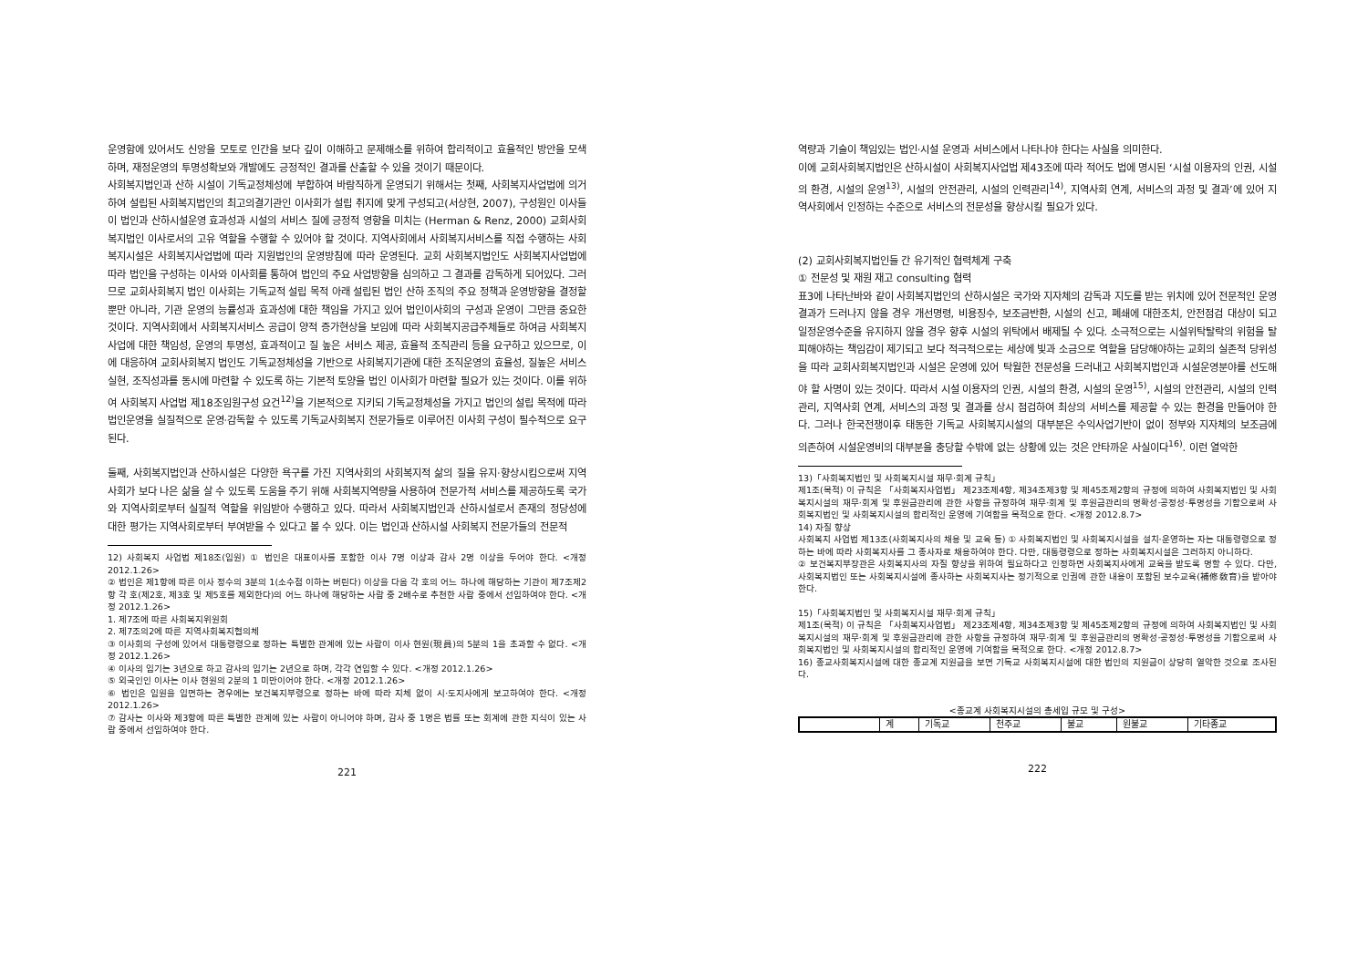운영함에 있어서도 신앙을 모토로 인간을 보다 깊이 이해하고 문제해소를 위하여 합리적이고 효율적인 방안을 모색하며, 재정운영의 투명성확보와 개발에도 긍정적인 결과를 산출할 수 있을 것이기 때문이다.
사회복지법인과 산하 시설이 기독교정체성에 부합하여 바람직하게 운영되기 위해서는 첫째, 사회복지사업법에 의거하여 설립된 사회복지법인의 최고의결기관인 이사회가 설립 취지에 맞게 구성되고(서상현, 2007), 구성원인 이사들이 법인과 산하시설운영 효과성과 시설의 서비스 질에 긍정적 영향을 미치는 (Herman & Renz, 2000) 교회사회복지법인 이사로서의 고유 역할을 수행할 수 있어야 할 것이다. 지역사회에서 사회복지서비스를 직접 수행하는 사회복지시설은 사회복지사업법에 따라 지원법인의 운영방침에 따라 운영된다. 교회 사회복지법인도 사회복지사업법에 따라 법인을 구성하는 이사와 이사회를 통하여 법인의 주요 사업방향을 심의하고 그 결과를 감독하게 되어있다. 그러므로 교회사회복지 법인 이사회는 기독교적 설립 목적 아래 설립된 법인 산하 조직의 주요 정책과 운영방향을 결정할 뿐만 아니라, 기관 운영의 능률성과 효과성에 대한 책임을 가지고 있어 법인이사회의 구성과 운영이 그만큼 중요한 것이다. 지역사회에서 사회복지서비스 공급이 양적 증가현상을 보임에 따라 사회복지공급주체들로 하여금 사회복지사업에 대한 책임성, 운영의 투명성, 효과적이고 질 높은 서비스 제공, 효율적 조직관리 등을 요구하고 있으므로, 이에 대응하여 교회사회복지 법인도 기독교정체성을 기반으로 사회복지기관에 대한 조직운영의 효율성, 질높은 서비스 실현, 조직성과를 동시에 마련할 수 있도록 하는 기본적 토양을 법인 이사회가 마련할 필요가 있는 것이다. 이를 위하여 사회복지 사업법 제18조임원구성 요건<sup>12)</sup>을 기본적으로 지키되 기독교정체성을 가지고 법인의 설립 목적에 따라 법인운영을 실질적으로 운영·감독할 수 있도록 기독교사회복지 전문가들로 이루어진 이사회 구성이 필수적으로 요구된다.
둘째, 사회복지법인과 산하시설은 다양한 욕구를 가진 지역사회의 사회복지적 삶의 질을 유지·향상시킴으로써 지역사회가 보다 나은 삶을 살 수 있도록 도움을 주기 위해 사회복지역량을 사용하여 전문가적 서비스를 제공하도록 국가와 지역사회로부터 실질적 역할을 위임받아 수행하고 있다. 따라서 사회복지법인과 산하시설로서 존재의 정당성에 대한 평가는 지역사회로부터 부여받을 수 있다고 볼 수 있다. 이는 법인과 산하시설 사회복지 전문가들의 전문적
12) 사회복지 사업법 제18조(임원) ① 법인은 대표이사를 포함한 이사 7명 이상과 감사 2명 이상을 두어야 한다. <개정 2012.1.26>
② 법인은 제1항에 따른 이사 정수의 3분의 1(소수점 이하는 버린다) 이상을 다음 각 호의 어느 하나에 해당하는 기관이 제7조제2항 각 호(제2호, 제3호 및 제5호를 제외한다)의 어느 하나에 해당하는 사람 중 2배수로 추천한 사람 중에서 선임하여야 한다. <개정 2012.1.26>
1. 제7조에 따른 사회복지위원회
2. 제7조의2에 따른 지역사회복지협의체
③ 이사회의 구성에 있어서 대통령령으로 정하는 특별한 관계에 있는 사람이 이사 현원(現員)의 5분의 1을 초과할 수 없다. <개정 2012.1.26>
④ 이사의 임기는 3년으로 하고 감사의 임기는 2년으로 하며, 각각 연임할 수 있다. <개정 2012.1.26>
⑤ 외국인인 이사는 이사 현원의 2분의 1 미만이어야 한다. <개정 2012.1.26>
⑥ 법인은 임원을 임면하는 경우에는 보건복지부령으로 정하는 바에 따라 지체 없이 시·도지사에게 보고하여야 한다. <개정 2012.1.26>
⑦ 감사는 이사와 제3항에 따른 특별한 관계에 있는 사람이 아니어야 하며, 감사 중 1명은 법률 또는 회계에 관한 지식이 있는 사람 중에서 선임하여야 한다.
221
역량과 기술이 책임있는 법인·시설 운영과 서비스에서 나타나야 한다는 사실을 의미한다.
이에 교회사회복지법인은 산하시설이 사회복지사업법 제43조에 따라 적어도 법에 명시된 ‘시설 이용자의 인권, 시설의 환경, 시설의 운영<sup>13)</sup>, 시설의 안전관리, 시설의 인력관리<sup>14)</sup>, 지역사회 연계, 서비스의 과정 및 결과’에 있어 지역사회에서 인정하는 수준으로 서비스의 전문성을 향상시킬 필요가 있다.
(2) 교회사회복지법인들 간 유기적인 협력체계 구축
① 전문성 및 재원 재고 consulting 협력
표3에 나타난바와 같이 사회복지법인의 산하시설은 국가와 지자체의 감독과 지도를 받는 위치에 있어 전문적인 운영결과가 드러나지 않을 경우 개선명령, 비용징수, 보조금반환, 시설의 신고, 폐쇄에 대한조치, 안전점검 대상이 되고 일정운영수준을 유지하지 않을 경우 향후 시설의 위탁에서 배제될 수 있다. 소극적으로는 시설위탁탈락의 위험을 탈피해야하는 책임감이 제기되고 보다 적극적으로는 세상에 빛과 소금으로 역할을 담당해야하는 교회의 실존적 당위성을 따라 교회사회복지법인과 시설은 운영에 있어 탁월한 전문성을 드러내고 사회복지법인과 시설운영분야를 선도해야 할 사명이 있는 것이다. 따라서 시설 이용자의 인권, 시설의 환경, 시설의 운영<sup>15)</sup>, 시설의 안전관리, 시설의 인력관리, 지역사회 연계, 서비스의 과정 및 결과를 상시 점검하여 최상의 서비스를 제공할 수 있는 환경을 만들어야 한다. 그러나 한국전쟁이후 태동한 기독교 사회복지시설의 대부분은 수익사업기반이 없이 정부와 지자체의 보조금에 의존하여 시설운영비의 대부분을 충당할 수밖에 없는 상황에 있는 것은 안타까운 사실이다<sup>16)</sup>. 이런 열악한
13)「사회복지법인 및 사회복지시설 재무·회계 규칙」
제1조(목적) 이 규칙은 「사회복지사업법」 제23조제4항, 제34조제3항 및 제45조제2항의 규정에 의하여 사회복지법인 및 사회복지시설의 재무·회계 및 후원금관리에 관한 사항을 규정하여 재무·회계 및 후원금관리의 명확성·공정성·투명성을 기함으로써 사회복지법인 및 사회복지시설의 합리적인 운영에 기여함을 목적으로 한다. <개정 2012.8.7>
14) 자질 향상
사회복지 사업법 제13조(사회복지사의 채용 및 교육 등) ① 사회복지법인 및 사회복지시설을 설치·운영하는 자는 대통령령으로 정하는 바에 따라 사회복지사를 그 종사자로 채용하여야 한다. 다만, 대통령령으로 정하는 사회복지시설은 그러하지 아니하다.
② 보건복지부장관은 사회복지사의 자질 향상을 위하여 필요하다고 인정하면 사회복지사에게 교육을 받도록 명할 수 있다. 다만, 사회복지법인 또는 사회복지시설에 종사하는 사회복지사는 정기적으로 인권에 관한 내용이 포함된 보수교육(補修敎育)을 받아야 한다.
15)「사회복지법인 및 사회복지시설 재무·회계 규칙」
제1조(목적) 이 규칙은 「사회복지사업법」 제23조제4항, 제34조제3항 및 제45조제2항의 규정에 의하여 사회복지법인 및 사회복지시설의 재무·회계 및 후원금관리에 관한 사항을 규정하여 재무·회계 및 후원금관리의 명확성·공정성·투명성을 기함으로써 사회복지법인 및 사회복지시설의 합리적인 운영에 기여함을 목적으로 한다. <개정 2012.8.7>
16) 종교사회복지시설에 대한 종교계 지원금을 보면 기독교 사회복지시설에 대한 법인의 지원금이 상당히 열악한 것으로 조사된다.
<종교계 사회복지시설의 총세입 규모 및 구성>
| | 계 | 기독교 | 천주교 | 불교 | 원불교 | 기타종교 |
222